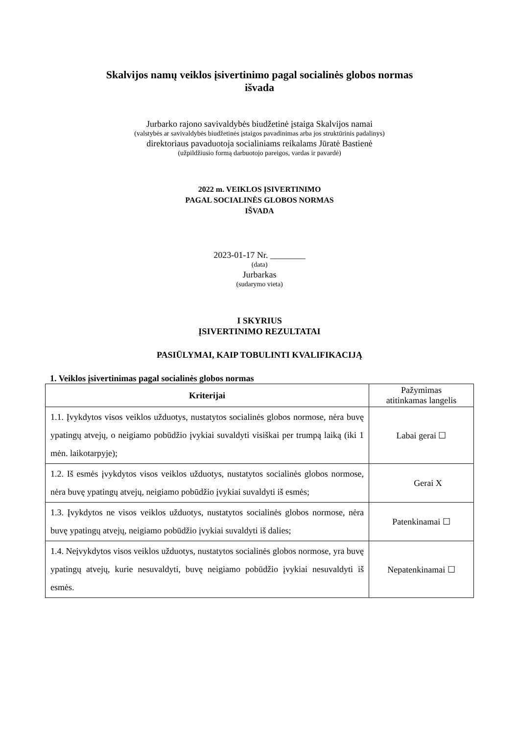Skalvijos namų veiklos įsivertinimo pagal socialinės globos normas
išvada
Jurbarko rajono savivaldybės biudžetinė įstaiga Skalvijos namai
(valstybės ar savivaldybės biudžetinės įstaigos pavadinimas arba jos struktūrinis padalinys)
direktoriaus pavaduotoja socialiniams reikalams Jūratė Bastienė
(užpildžiusio formą darbuotojo pareigos, vardas ir pavardė)
2022 m. VEIKLOS ĮSIVERTINIMO
PAGAL SOCIALINĖS GLOBOS NORMAS
IŠVADA
2023-01-17 Nr. ________
(data)
Jurbarkas
(sudarymo vieta)
I SKYRIUS
ĮSIVERTINIMO REZULTATAI
PASIŪLYMAI, KAIP TOBULINTI KVALIFIKACIJĄ
1. Veiklos įsivertinimas pagal socialinės globos normas
| Kriterijai | Pažymimas atitinkamas langelis |
| --- | --- |
| 1.1. Įvykdytos visos veiklos užduotys, nustatytos socialinės globos normose, nėra buvę ypatingų atvejų, o neigiamo pobūdžio įvykiai suvaldyti visiškai per trumpą laiką (iki 1 mėn. laikotarpyje); | Labai gerai ☐ |
| 1.2. Iš esmės įvykdytos visos veiklos užduotys, nustatytos socialinės globos normose, nėra buvę ypatingų atvejų, neigiamo pobūdžio įvykiai suvaldyti iš esmės; | Gerai X |
| 1.3. Įvykdytos ne visos veiklos užduotys, nustatytos socialinės globos normose, nėra buvę ypatingų atvejų, neigiamo pobūdžio įvykiai suvaldyti iš dalies; | Patenkinamai ☐ |
| 1.4. Neįvykdytos visos veiklos užduotys, nustatytos socialinės globos normose, yra buvę ypatingų atvejų, kurie nesuvaldyti, buvę neigiamo pobūdžio įvykiai nesuvaldyti iš esmės. | Nepatenkinamai ☐ |